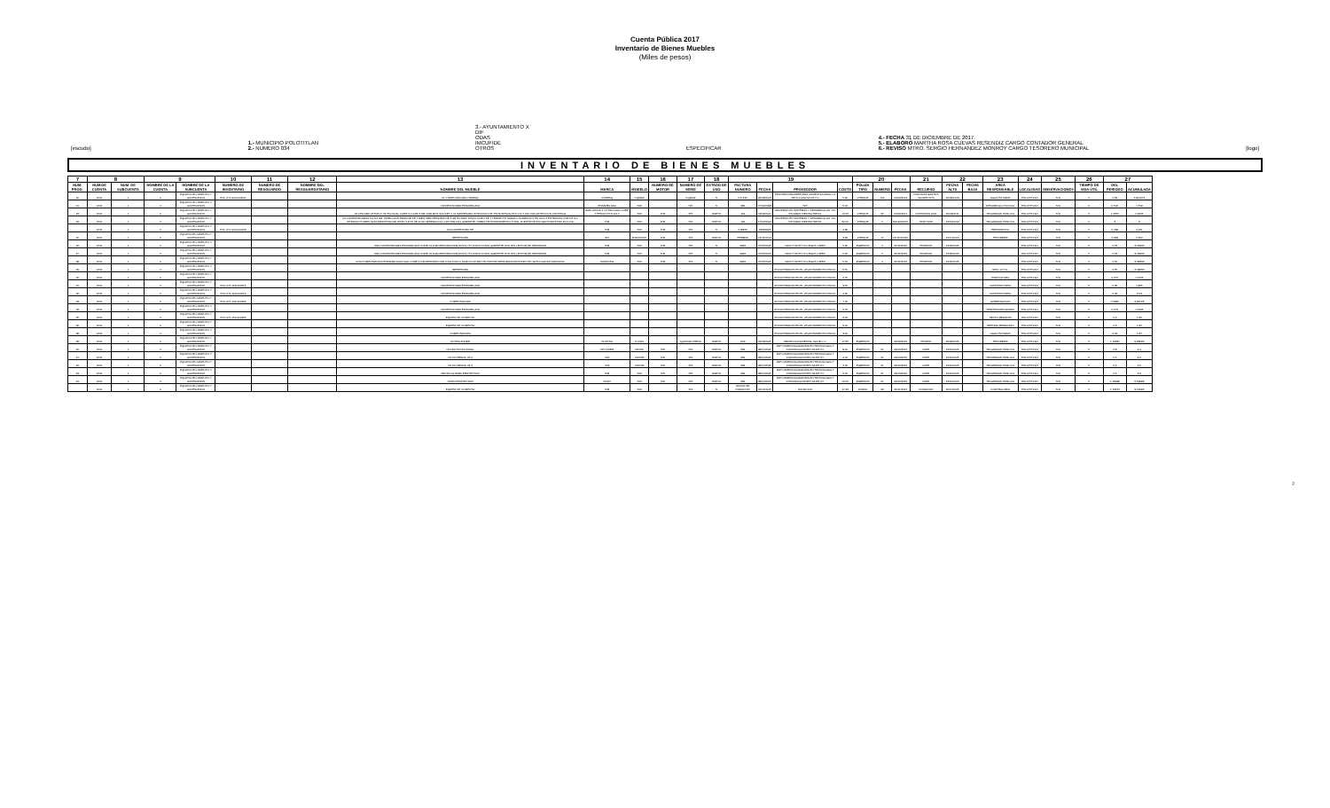Cuenta Pública 2017
Inventario de Bienes Muebles
(Miles de pesos)
[escudo]
1.- MUNICIPIO POLOTITLAN
2.- NÚMERO 034
3.- AYUNTAMIENTO X
DIF
ODAS
IMCUFIDE
OTROS
ESPECIFICAR
4.- FECHA 31 DE DICIEMBRE DE 2017.
5.- ELABORÓ MARTHA ROSA CUEVAS RESENDIZ CARGO CONTADOR GENERAL
6.- REVISÓ MTRO. SERGIO HERNANDEZ MONROY CARGO TESORERO MUNICIPAL
[logo]
INVENTARIO DE BIENES MUEBLES
| 7 | 8 | | 9 | | 10 | 11 | 12 | 13 | 14 | 15 | 16 | 17 | 18 | 19 | | | | 20 | | | 21 | 22 | | 23 | 24 | 25 | 26 | 27 | |
| --- | --- | --- | --- | --- | --- | --- | --- | --- | --- | --- | --- | --- | --- | --- | --- | --- | --- | --- | --- | --- | --- | --- | --- | --- | --- | --- | --- | --- | --- |
| NUM. PROG. | NUM.DE CUENTA | NUM. DE SUBCUENTA | NOMBRE DE LA CUENTA | NOMBRE DE LA SUBCUENTA | NUMERO DE INVENTARIO | NUMERO DE RESGUARDO | NOMBRE DEL RESGUARDATARIO | NOMBRE DEL MUEBLE | MARCA | MODELO | NUMERO DE MOTOR | NUMERO DE SERIE | ESTADO DE USO | FACTURA NUMERO | FECHA | PROVEEDOR | COSTO | POLIZA TIPO | NUMERO | FECHA | RECURSO | FECHA ALTA | FECHA BAJA | AREA RESPONSABLE | LOCALIDAD | OBSERVACIONES | TIEMPO DE VIDA UTIL | DEL PERIODO | ACUMULADA |
| 20 | 1241 | 1 | 4 | EQUIPO DE COMPUTO Y ACCESORIOS | POL-071-A00-000001 | | | 01 COMPUTADORA COMPAQ | COMPAQ | CQ2902 | | CQ2902 | N | F17134 | 26/08/2013 | PROVEEDORA PAPELERA COMPUTACIONAL LA SEVILLANA SA DE CV | 5.90 | CHEQUE | 120 | 20/09/2013 | FISM 2013 GASTOS INDIRECTOS | 30/09/2013 | | AGUA POTABLE | POLOTITLAN | S/O | 5 | 0.59 | 5.801674 |
| 21 | 1241 | 1 | 4 | EQUIPO DE COMPUTO Y ACCESORIOS | | | | COMPUTADORA ENSAMBLADA | ENSAMBLADA | S/M | | S/S | N | 329 | 07/02/2008 | S/P | 5.06 | | | | | | | DESARROLLO SOCIAL | POLOTITLAN | S/O | 0 | 0.506 | 1.518 |
| 23 | 1241 | 1 | 4 | EQUIPO DE COMPUTO Y ACCESORIOS | | | | 02 CPU AMD ATHON II X2 250 DUAL CORE 3.0 GHZ 2 MB 1066 MHZ SOCKET Y 01 IMPRESORA INYECCION DE TINTA EPSON STYLUS T 122 CON INYECCION CONTINUA | AMD ATHON II X2 252 DUAL CORE Y EPSON STYLUS T | S/M | S/M | S/S | NUEVO | 119 | 02/09/2011 | UNIVERSO EN SISTEMAS Y DESARROLLOS Y/O RICARDO MEDINA TREJO | 14.56 | CHEQUE | 92 | 02/09/2011 | FORTAMUN 2011 | 30/09/2011 | | SEGURIDAD PÚBLICA | POLOTITLAN | S/O | 0 | 1.4555 | 4.3665 |
| 24 | 1241 | 1 | 4 | EQUIPO DE COMPUTO Y ACCESORIOS | | | | 02 COMPUTADORAS 3 A 3.2 GB TURBO ACELERADOR DE VIDEO 3685 MEMORIA DE 4 GB EN RAM DISCO DURO DE 1 TERABYTE SONIDO SONROUD 5 EN UNO 4 ENTRADAS USB DE 3.0 INTRODUCTORES SATA PROCESADOR INTEL 3 DVD DE ALTA GENERACION, LECTOR 24/1 GABINETE TURBO DE ENFRIAMIENTO TOTAL FUENTE DE 600 WATS MONITOR 19.5 LCD | S/M | S/M | S/M | S/S | NUEVO | 129 | 17/12/2012 | UNIVERSO EN SISTEMAS Y DESARROLLOS Y/O RICARDO MEDINA TREJO | 30.00 | CHEQUE | 5 | 19/12/2012% | FASP 2012 | 31/12/2012 | | SEGURIDAD PÚBLICA | POLOTITLAN | S/O | 0 | 3 | 9 |
| | 1241 | 1 | 4 | EQUIPO DE COMPUTO Y ACCESORIOS | POL-071-A00-000169 | | | UNA IMPRESORA HP | S/M | S/M | S/M | S/S | N | F18879 | ######## | | 4.38 | | | | | | | PRESIDENCIA | POLOTITLAN | S/O | 5 | 0.438 | 4.161 |
| 25 | 1241 | 1 | 4 | EQUIPO DE COMPUTO Y ACCESORIOS | | | | IMPRESORA | OKI | B410MONC | S/M | S/S | NUEVO | EE38849 | 21/11/2014 | | 3.48 | CHEQUE | 10 | 21/11/2014% | | 21/11/2014 | | TESORERIA | POLOTITLAN | S/O | 5 | 0.348 | 2.552 |
| 26 | 1241 | 1 | 4 | EQUIPO DE COMPUTO Y ACCESORIOS | | | | UNA COMPUTADORA ENSAMBLADA CORE 13 4GB MEMORIA RAM DDR-3 770 DISCO DURO GABINETE DVD-RW LECTOR DE MEMORIAS | S/M | S/M | S/M | S/S | N | A826 | 07/05/2015 | NANCY RUTH VILLEGAS LOPEZ | 5.20 | EGRESOS | 2 | 31/05/2015 | PROPIOS | 31/05/2015 | | | POLOTITLAN | S/O | 5 | 0.52 | 3.29333 |
| 27 | 1241 | 1 | 4 | EQUIPO DE COMPUTO Y ACCESORIOS | | | | UNA COMPUTADORA ENSAMBLADA CORE 13 4GB MEMORIA RAM DDR-3 770 DISCO DURO GABINETE DVD-RW LECTOR DE MEMORIAS | S/M | S/M | S/M | S/S | N | A826 | 07/05/2015 | NANCY RUTH VILLEGAS LOPEZ | 5.20 | EGRESOS | 2 | 31/05/2015 | PROPIOS | 31/05/2015 | | | POLOTITLAN | S/O | 5 | 0.52 | 3.29333 |
| 28 | 1241 | 1 | 4 | EQUIPO DE COMPUTO Y ACCESORIOS | | | | UNA COMPUTADORA ENSAMBLADA DUAL CORE 4 GB MEMORIA DDR-3 500 DISCO DURO DVR-RW LECTOR DE MEMORIAS MONITOR LED 19 PULGADAS SAMSUNG | SAMSUNG | S/M | S/M | S/S | N | A826 | 07/05/2015 | NANCY RUTH VILLEGAS LOPEZ | 5.50 | EGRESOS | 2 | 31/05/2015 | PROPIOS | 31/05/2015 | | | POLOTITLAN | S/O | 5 | 0.55 | 3.48333 |
| 29 | 1241 | 1 | 4 | EQUIPO DE COMPUTO Y ACCESORIOS | | | | IMPRESORA | | | | | | | | ENCONTRADAS EN EL LEVANTAMIENTO FISICO | 5.50 | | | | | | | SRIO. AYYO. | POLOTITLAN | S/O | 5 | 0.55 | 3.48333 |
| 30 | 1241 | 1 | 4 | EQUIPO DE COMPUTO Y ACCESORIOS | | | | COMPUTADORA ENSAMBLADA | | | | | | | | ENCONTRADAS EN EL LEVANTAMIENTO FISICO | 2.75 | | | | | | | SINDICATURA | POLOTITLAN | S/O | 5 | 0.275 | 1.5125 |
| 31 | 1241 | 1 | 4 | EQUIPO DE COMPUTO Y ACCESORIOS | POL-071-118-000215 | | | COMPUTADORA ENSAMBLADA | | | | | | | | ENCONTRADAS EN EL LEVANTAMIENTO FISICO | 3.50 | | | | | | | CATASTRO MPAL | POLOTITLAN | S/O | 5 | 0.35 | 1.925 |
| 32 | 1241 | 1 | 4 | EQUIPO DE COMPUTO Y ACCESORIOS | POL-071-118-000216 | | | COMPUTADORA ENSAMBLADA | | | | | | | | ENCONTRADAS EN EL LEVANTAMIENTO FISICO | 4.60 | | | | | | | CATASTRO MPAL | POLOTITLAN | S/O | 5 | 0.46 | 2.53 |
| 33 | 1241 | 1 | 4 | EQUIPO DE COMPUTO Y ACCESORIOS | POL-071-144-000222 | | | COMPUTADORA | | | | | | | | ENCONTRADAS EN EL LEVANTAMIENTO FISICO | 7.00 | | | | | | | GOBERNACION | POLOTITLAN | S/O | 5 | 0.6995 | 3.84725 |
| 34 | 1241 | 1 | 4 | EQUIPO DE COMPUTO Y ACCESORIOS | | | | COMPUTADORA ENSAMBLADA | | | | | | | | ENCONTRADAS EN EL LEVANTAMIENTO FISICO | 2.79 | | | | | | | TERCERA REGIDURIA | POLOTITLAN | S/O | 5 | 0.279 | 1.5345 |
| 35 | 1241 | 1 | 4 | EQUIPO DE COMPUTO Y ACCESORIOS | POL-071-152-000225 | | | EQUIPO DE COMPUTO | | | | | | | | ENCONTRADAS EN EL LEVANTAMIENTO FISICO | 3.00 | | | | | | | SEXTO REGIDOR | POLOTITLAN | S/O | 5 | 0.3 | 1.65 |
| 36 | 1241 | 1 | 4 | EQUIPO DE COMPUTO Y ACCESORIOS | | | | EQUIPO DE COMPUTO | | | | | | | | ENCONTRADAS EN EL LEVANTAMIENTO FISICO | 3.00 | | | | | | | SEPTIMA REGIDURIA | POLOTITLAN | S/O | 5 | 0.3 | 1.65 |
| 38 | 1241 | 1 | 4 | EQUIPO DE COMPUTO Y ACCESORIOS | | | | COMPUTADORA | | | | | | | | ENCONTRADAS EN EL LEVANTAMIENTO FISICO | 3.40 | | | | | | | AGUA POTABLE | POLOTITLAN | S/O | 5 | 0.34 | 1.87 |
| 39 | 1241 | 1 | 4 | EQUIPO DE COMPUTO Y ACCESORIOS | | | | UN ESCANNER | FUJITSU | FI-6110 | | cg010000-278501 | NUEVO | A52 | 02/09/2015 | ORDEN DOCUMENTAL SA DE C.V. | 17.35 | EGRESOS | | 30/09/2015 | PROPIO | 30/09/2015 | | TESORERIA | POLOTITLAN | S/O | 5 | 1.73487 | 9.83093 |
| 40 | 1241 | 1 | 4 | EQUIPO DE COMPUTO Y ACCESORIOS | | | | UN MULTIFUNCIONAL | HP LASER | MF126 | S/N | S/S | NUEVO | 269 | 28/10/2015 | J&P COMERCIALIZADORA EN TECNOLOGIA Y COMUNICACIONES SA DE CV | 8.00 | EGRESOS | 21 | 29/10/2015 | FASP | 31/10/2015 | | SEGURIDAD PUBLICA | POLOTITLAN | S/O | 5 | 0.8 | 4.4 |
| 41 | 1241 | 1 | 4 | EQUIPO DE COMPUTO Y ACCESORIOS | | | | UN NO BEACK VA 4 | VA4 | 1000SB | S/N | S/S | NUEVO | 269 | 28/10/2015 | J&P COMERCIALIZADORA EN TECNOLOGIA Y COMUNICACIONES SA DE CV | 4.00 | EGRESOS | 21 | 29/10/2015 | FASP | 31/10/2015 | | SEGURIDAD PUBLICA | POLOTITLAN | S/O | 5 | 0.4 | 2.2 |
| 42 | 1241 | 1 | 4 | EQUIPO DE COMPUTO Y ACCESORIOS | | | | UN NO BEACK VA 4 | VA4 | 1000SB | S/N | S/S | NUEVO | 269 | 28/10/2015 | J&P COMERCIALIZADORA EN TECNOLOGIA Y COMUNICACIONES SA DE CV | 4.00 | EGRESOS | 21 | 29/10/2015 | FASP | 31/10/2015 | | SEGURIDAD PUBLICA | POLOTITLAN | S/O | 5 | 0.4 | 2.2 |
| 43 | 1241 | 1 | 4 | EQUIPO DE COMPUTO Y ACCESORIOS | | | | PANTALLA PARA PROYECTOR | S/M | S/M | S/N | S/S | NUEVO | 269 | 28/10/2015 | J&P COMERCIALIZADORA EN TECNOLOGIA Y COMUNICACIONES SA DE CV | 6.00 | EGRESOS | 21 | 29/10/2015 | FASP | 31/10/2015 | | SEGURIDAD PUBLICA | POLOTITLAN | S/O | 5 | 0.6 | 3.3 |
| 44 | 1241 | 1 | 4 | EQUIPO DE COMPUTO Y ACCESORIOS | | | | VIDEO PROYECTOR | SONY | S/M | S/N | S/S | NUEVO | 269 | 28/10/2015 | J&P COMERCIALIZADORA EN TECNOLOGIA Y COMUNICACIONES SA DE CV | 12.00 | EGRESOS | 21 | 29/10/2015 | FASP | 31/10/2015 | | SEGURIDAD PUBLICA | POLOTITLAN | S/O | 5 | 1.19998 | 6.59989 |
| | 1241 | 1 | 4 | EQUIPO DE COMPUTO Y ACCESORIOS | | | | EQUIPO DE COMPUTO | S/M | S/M | | S/S | N | OFICIO DE DONACION | 30/11/2015 | DONACION | 17.29 | DIARIO | 28 | 30/11/2015 | DONACION | 30/11/2015 | | CONTRALORIA | POLOTITLAN | S/O | 5 | 1.72874 | 9.21995 |
2